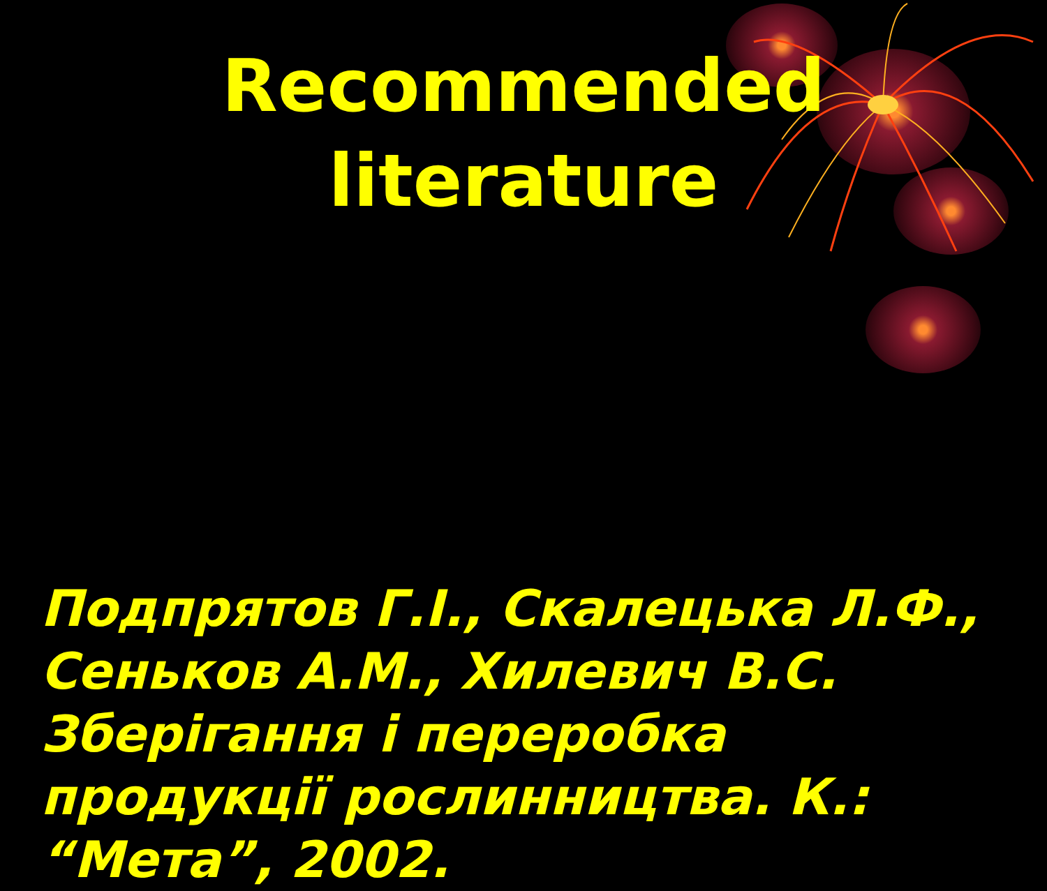Recommended
literature
Подпрятов Г.І., Скалецька Л.Ф., Сеньков А.М., Хилевич В.С. Зберігання і переробка продукції рослинництва. К.: “Мета”, 2002.